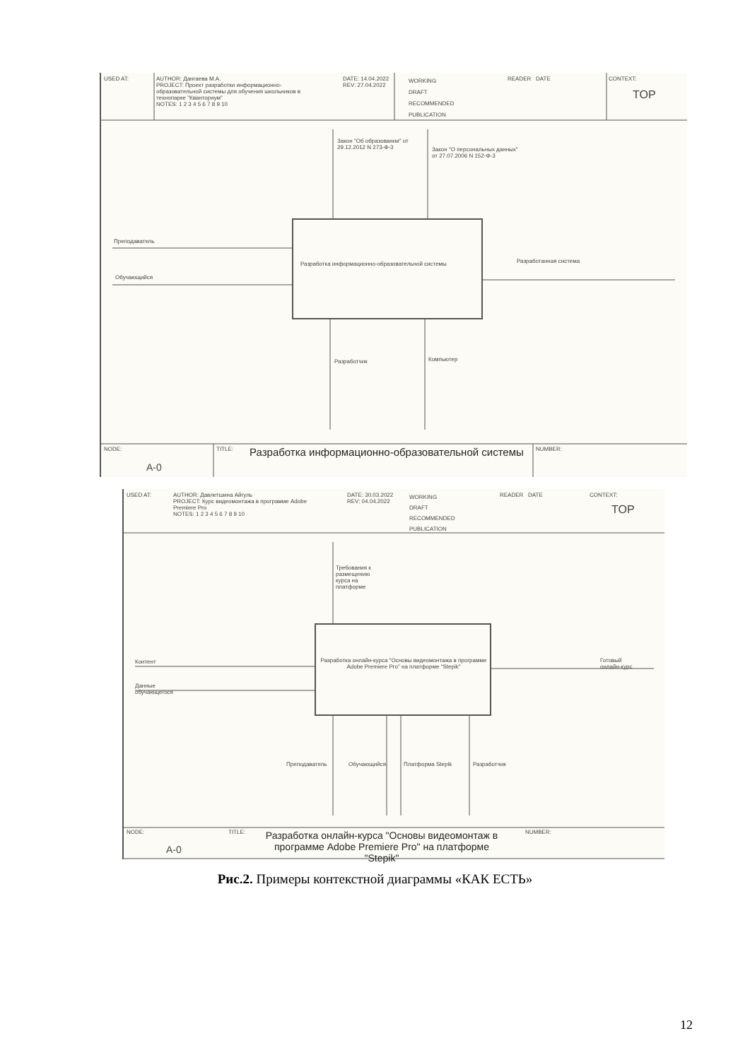USED AT:
AUTHOR: Дангаева М.А.
PROJECT: Проект разработки информационно-образовательной системы для обучения школьников в технопарке "Кванториум"
NOTES: 1 2 3 4 5 6 7 8 9 10
DATE: 14.04.2022
REV: 27.04.2022
WORKING
DRAFT
RECOMMENDED
PUBLICATION
READER DATE CONTEXT:
TOP
Закон "Об образовании" от
29.12.2012 N 273-Ф-3
Закон "О персональных данных"
от 27.07.2006 N 152-Ф-3
Преподаватель
Обучающийся
Разработка информационно-образовательной системы
Разработанная система
Разработчик Компьютер
NODE:
A-0
TITLE:
Разработка информационно-образовательной системы
NUMBER:
USED AT:
AUTHOR: Давлетшина Айгуль
PROJECT: Курс видеомонтажа в программе Adobe Premiere Pro
NOTES: 1 2 3 4 5 6 7 8 9 10
DATE: 30.03.2022
REV: 04.04.2022
WORKING
DRAFT
RECOMMENDED
PUBLICATION
READER DATE CONTEXT:
TOP
Требования к
размещению
курса на
платформе
Контент
Данные
обучающегося
Разработка онлайн-курса "Основы видеомонтажа в программе Adobe Premiere Pro" на платформе "Stepik"
Готовый
онлайн-курс
Преподаватель Обучающийся Платформа Stepik Разработчик
NODE:
A-0
TITLE:
Разработка онлайн-курса "Основы видеомонтаж в программе Adobe Premiere Pro" на платформе "Stepik"
NUMBER:
Рис.2. Примеры контекстной диаграммы «КАК ЕСТЬ»
12